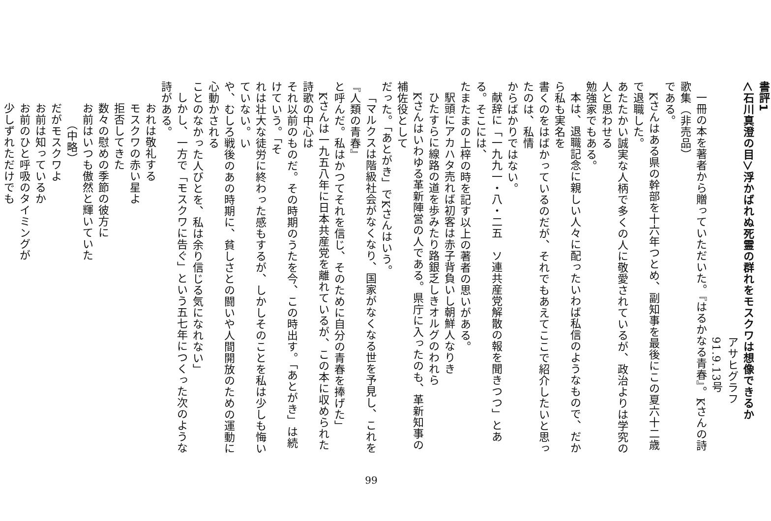書評1
＜石川真澄の目＞浮かばれぬ死霊の群れをモスクワは想像できるか
アサヒグラフ　91.9.13号
一冊の本を著者から贈っていただいた。『はるかなる青春』。Kさんの詩歌集（非売品）
である。
Kさんはある県の幹部を十六年つとめ、副知事を最後にこの夏六十二歳で退職した。
あたたかい誠実な人柄で多くの人に敬愛されているが、政治よりは学究の人と思わせる
勉強家でもある。
本は、退職記念に親しい人々に配ったいわば私信のようなもので、だから私も実名を
書くのをはばかっているのだが、それでもあえてここで紹介したいと思ったのは、私情
からばかりではない。
献辞に「一九九一・八・二五　ソ連共産党解散の報を聞きつつ」とある。そこには、
たまたまの上梓の時を記す以上の著者の思いがある。
駅頭にアカハタ売れば初客は赤子背負いし朝鮮人なりき
ひたすらに線路の道を歩みたり路銀乏しきオルグのわれら
Kさんはいわゆる革新陣営の人である。県庁に入ったのも、革新知事の補佐役として
だった。「あとがき」でKさんはいう。
「マルクスは階級社会がなくなり、国家がなくなる世を予見し、これを『人類の青春』
と呼んだ。私はかつてそれを信じ、そのために自分の青春を捧げた」
Kさんは一九五八年に日本共産党を離れているが、この本に収められた詩歌の中心は
それ以前のものだ。その時期のうたを今、この時出す。「あとがき」は続けていう。「そ
れは壮大な徒労に終わった感もするが、しかしそのことを私は少しも悔いていない。い
や、むしろ戦後のあの時期に、貧しさとの闘いや人間開放のための運動に心動かされる
ことのなかった人びとを、私は余り信じる気になれない」
しかし、一方で「モスクワに告ぐ」という五七年につくった次のような詩がある。
おれは敬礼する
モスクワの赤い星よ
拒否してきた
数々の慰めの季節の彼方に
お前はいつも傲然と輝いていた
（中略）
だがモスクワよ
お前は知っているか
お前のひと呼吸のタイミングが
少しずれただけでも
99